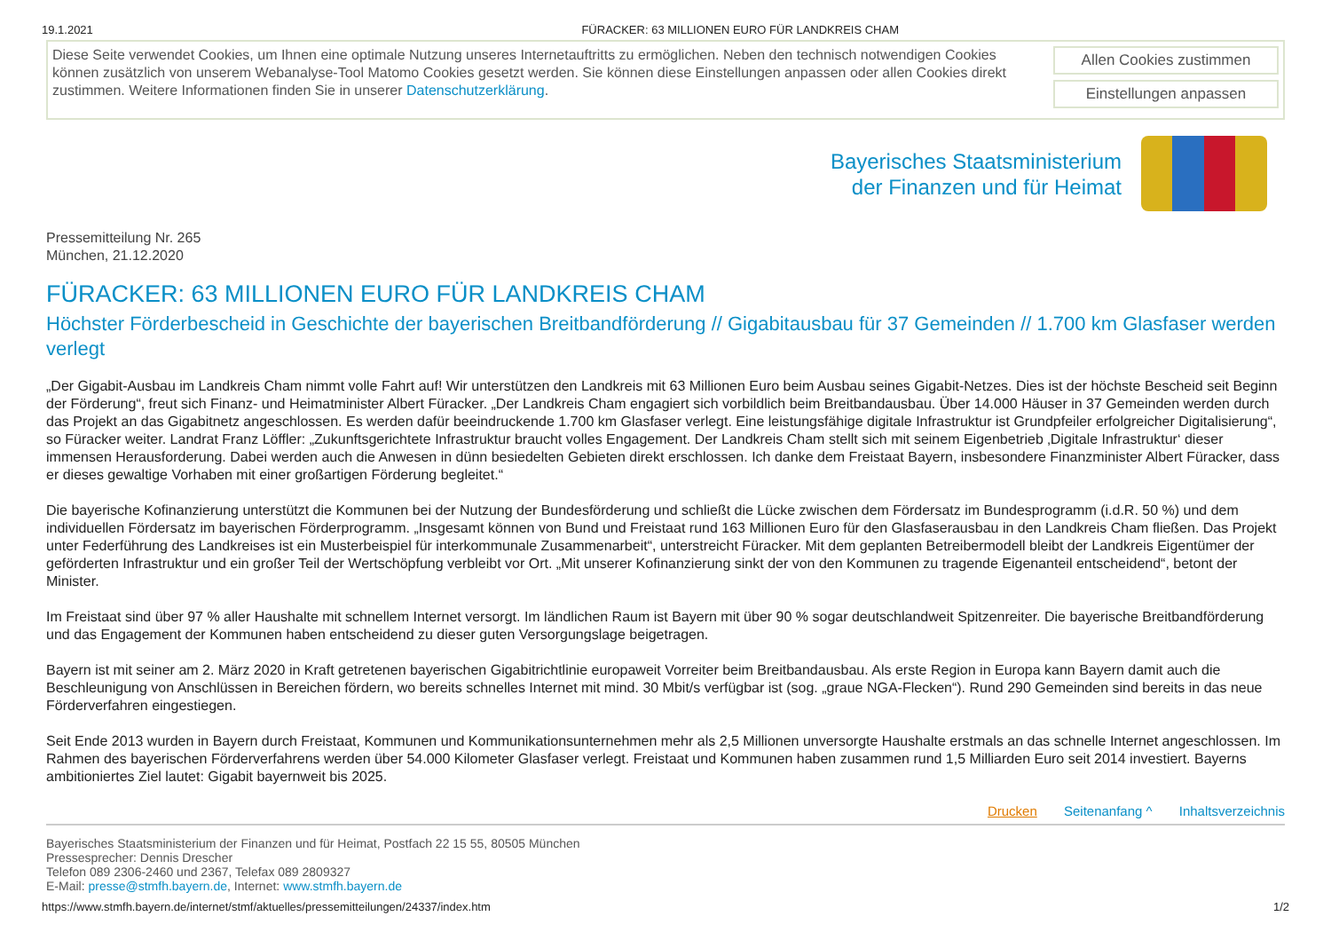19.1.2021 FÜRACKER: 63 MILLIONEN EURO FÜR LANDKREIS CHAM
Diese Seite verwendet Cookies, um Ihnen eine optimale Nutzung unseres Internetauftritts zu ermöglichen. Neben den technisch notwendigen Cookies können zusätzlich von unserem Webanalyse-Tool Matomo Cookies gesetzt werden. Sie können diese Einstellungen anpassen oder allen Cookies direkt zustimmen. Weitere Informationen finden Sie in unserer Datenschutzerklärung.
Allen Cookies zustimmen
Einstellungen anpassen
Bayerisches Staatsministerium
der Finanzen und für Heimat
Pressemitteilung Nr. 265
München, 21.12.2020
FÜRACKER: 63 MILLIONEN EURO FÜR LANDKREIS CHAM
Höchster Förderbescheid in Geschichte der bayerischen Breitbandförderung // Gigabitausbau für 37 Gemeinden // 1.700 km Glasfaser werden verlegt
„Der Gigabit-Ausbau im Landkreis Cham nimmt volle Fahrt auf! Wir unterstützen den Landkreis mit 63 Millionen Euro beim Ausbau seines Gigabit-Netzes. Dies ist der höchste Bescheid seit Beginn der Förderung“, freut sich Finanz- und Heimatminister Albert Füracker. „Der Landkreis Cham engagiert sich vorbildlich beim Breitbandausbau. Über 14.000 Häuser in 37 Gemeinden werden durch das Projekt an das Gigabitnetz angeschlossen. Es werden dafür beeindruckende 1.700 km Glasfaser verlegt. Eine leistungsfähige digitale Infrastruktur ist Grundpfeiler erfolgreicher Digitalisierung“, so Füracker weiter. Landrat Franz Löffler: „Zukunftsgerichtete Infrastruktur braucht volles Engagement. Der Landkreis Cham stellt sich mit seinem Eigenbetrieb ‚Digitale Infrastruktur‘ dieser immensen Herausforderung. Dabei werden auch die Anwesen in dünn besiedelten Gebieten direkt erschlossen. Ich danke dem Freistaat Bayern, insbesondere Finanzminister Albert Füracker, dass er dieses gewaltige Vorhaben mit einer großartigen Förderung begleitet.“
Die bayerische Kofinanzierung unterstützt die Kommunen bei der Nutzung der Bundesförderung und schließt die Lücke zwischen dem Fördersatz im Bundesprogramm (i.d.R. 50 %) und dem individuellen Fördersatz im bayerischen Förderprogramm. „Insgesamt können von Bund und Freistaat rund 163 Millionen Euro für den Glasfaserausbau in den Landkreis Cham fließen. Das Projekt unter Federführung des Landkreises ist ein Musterbeispiel für interkommunale Zusammenarbeit“, unterstreicht Füracker. Mit dem geplanten Betreibermodell bleibt der Landkreis Eigentümer der geförderten Infrastruktur und ein großer Teil der Wertschöpfung verbleibt vor Ort. „Mit unserer Kofinanzierung sinkt der von den Kommunen zu tragende Eigenanteil entscheidend“, betont der Minister.
Im Freistaat sind über 97 % aller Haushalte mit schnellem Internet versorgt. Im ländlichen Raum ist Bayern mit über 90 % sogar deutschlandweit Spitzenreiter. Die bayerische Breitbandförderung und das Engagement der Kommunen haben entscheidend zu dieser guten Versorgungslage beigetragen.
Bayern ist mit seiner am 2. März 2020 in Kraft getretenen bayerischen Gigabitrichtlinie europaweit Vorreiter beim Breitbandausbau. Als erste Region in Europa kann Bayern damit auch die Beschleunigung von Anschlüssen in Bereichen fördern, wo bereits schnelles Internet mit mind. 30 Mbit/s verfügbar ist (sog. „graue NGA-Flecken“). Rund 290 Gemeinden sind bereits in das neue Förderverfahren eingestiegen.
Seit Ende 2013 wurden in Bayern durch Freistaat, Kommunen und Kommunikationsunternehmen mehr als 2,5 Millionen unversorgte Haushalte erstmals an das schnelle Internet angeschlossen. Im Rahmen des bayerischen Förderverfahrens werden über 54.000 Kilometer Glasfaser verlegt. Freistaat und Kommunen haben zusammen rund 1,5 Milliarden Euro seit 2014 investiert. Bayerns ambitioniertes Ziel lautet: Gigabit bayernweit bis 2025.
Drucken Seitenanfang ^ Inhaltsverzeichnis
Bayerisches Staatsministerium der Finanzen und für Heimat, Postfach 22 15 55, 80505 München
Pressesprecher: Dennis Drescher
Telefon 089 2306-2460 und 2367, Telefax 089 2809327
E-Mail: presse@stmfh.bayern.de, Internet: www.stmfh.bayern.de
https://www.stmfh.bayern.de/internet/stmf/aktuelles/pressemitteilungen/24337/index.htm 1/2